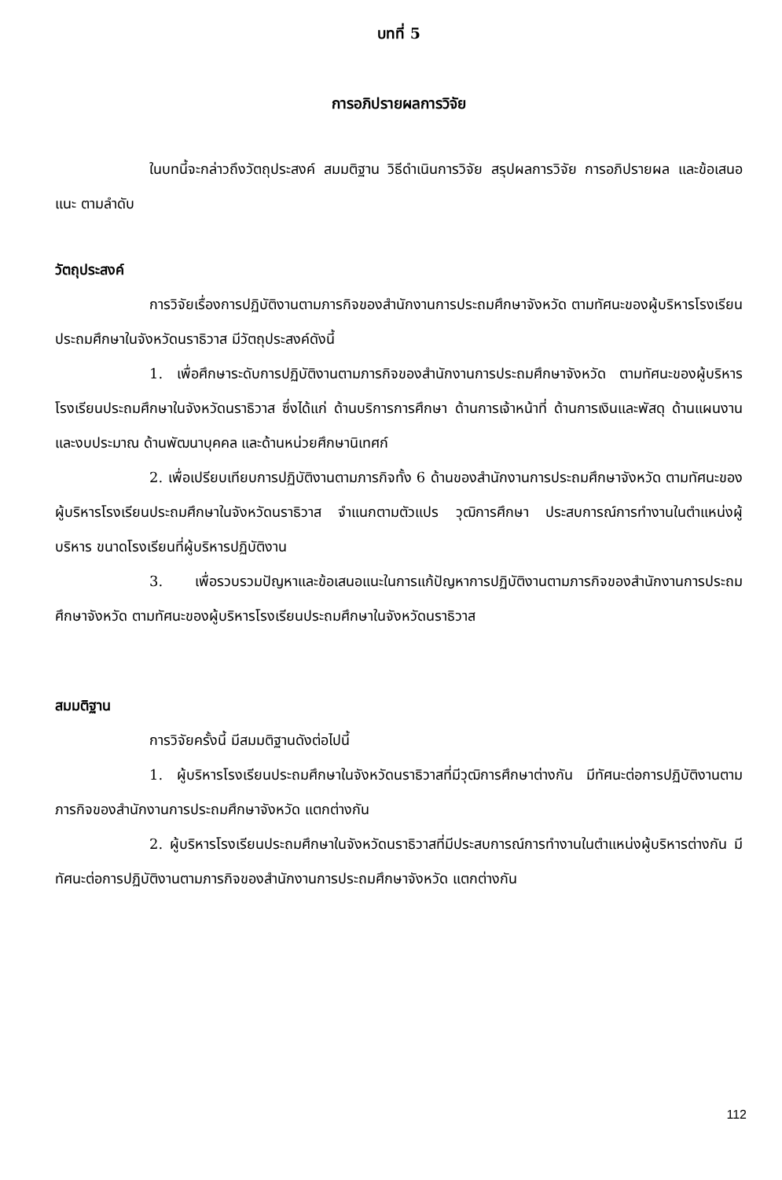บทที่ 5
การอภิปรายผลการวิจัย
ในบทนี้จะกล่าวถึงวัตถุประสงค์ สมมติฐาน วิธีดำเนินการวิจัย สรุปผลการวิจัย การอภิปรายผล และข้อเสนอแนะ ตามลำดับ
วัตถุประสงค์
การวิจัยเรื่องการปฏิบัติงานตามภารกิจของสำนักงานการประถมศึกษาจังหวัด ตามทัศนะของผู้บริหารโรงเรียนประถมศึกษาในจังหวัดนราธิวาส มีวัตถุประสงค์ดังนี้
1. เพื่อศึกษาระดับการปฏิบัติงานตามภารกิจของสำนักงานการประถมศึกษาจังหวัด ตามทัศนะของผู้บริหารโรงเรียนประถมศึกษาในจังหวัดนราธิวาส ซึ่งได้แก่ ด้านบริการการศึกษา ด้านการเจ้าหน้าที่ ด้านการเงินและพัสดุ ด้านแผนงานและงบประมาณ ด้านพัฒนาบุคคล และด้านหน่วยศึกษานิเทศก์
2. เพื่อเปรียบเทียบการปฏิบัติงานตามภารกิจทั้ง 6 ด้านของสำนักงานการประถมศึกษาจังหวัด ตามทัศนะของผู้บริหารโรงเรียนประถมศึกษาในจังหวัดนราธิวาส จำแนกตามตัวแปร วุฒิการศึกษา ประสบการณ์การทำงานในตำแหน่งผู้บริหาร ขนาดโรงเรียนที่ผู้บริหารปฏิบัติงาน
3. เพื่อรวบรวมปัญหาและข้อเสนอแนะในการแก้ปัญหาการปฏิบัติงานตามภารกิจของสำนักงานการประถมศึกษาจังหวัด ตามทัศนะของผู้บริหารโรงเรียนประถมศึกษาในจังหวัดนราธิวาส
สมมติฐาน
การวิจัยครั้งนี้ มีสมมติฐานดังต่อไปนี้
1. ผู้บริหารโรงเรียนประถมศึกษาในจังหวัดนราธิวาสที่มีวุฒิการศึกษาต่างกัน มีทัศนะต่อการปฏิบัติงานตามภารกิจของสำนักงานการประถมศึกษาจังหวัด แตกต่างกัน
2. ผู้บริหารโรงเรียนประถมศึกษาในจังหวัดนราธิวาสที่มีประสบการณ์การทำงานในตำแหน่งผู้บริหารต่างกัน มีทัศนะต่อการปฏิบัติงานตามภารกิจของสำนักงานการประถมศึกษาจังหวัด แตกต่างกัน
112